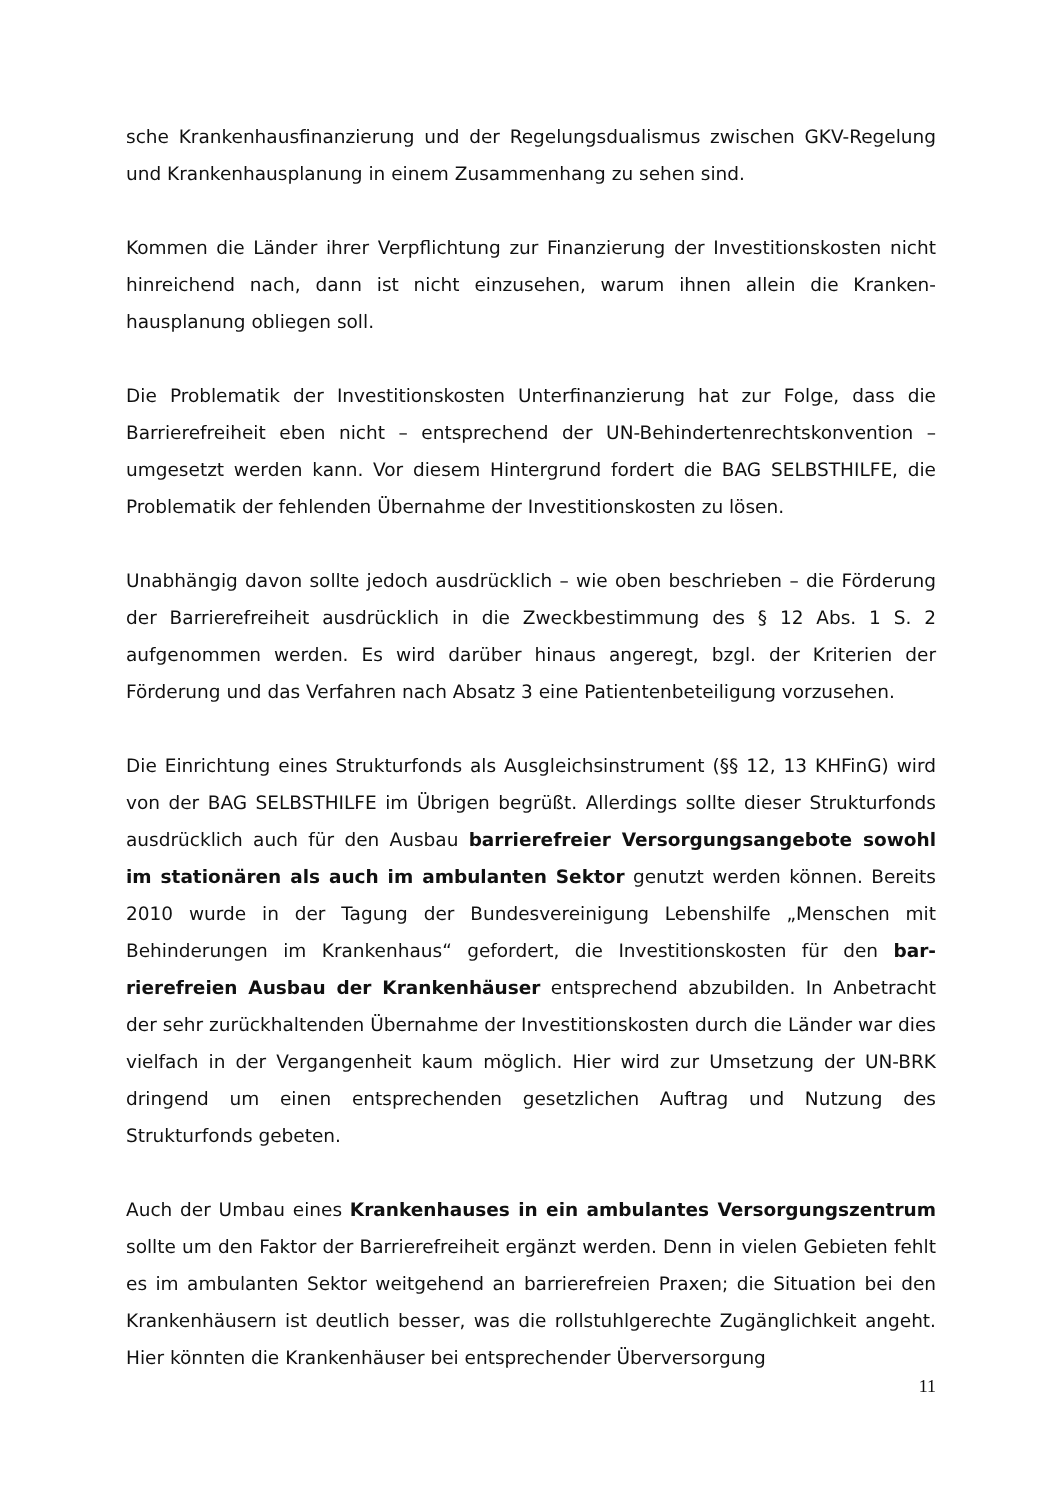sche Krankenhausfinanzierung und der Regelungsdualismus zwischen GKV-Regelung und Krankenhausplanung in einem Zusammenhang zu sehen sind.
Kommen die Länder ihrer Verpflichtung zur Finanzierung der Investitionskosten nicht hinreichend nach, dann ist nicht einzusehen, warum ihnen allein die Kranken­hausplanung obliegen soll.
Die Problematik der Investitionskosten Unterfinanzierung hat zur Folge, dass die Barrierefreiheit eben nicht – entsprechend der UN-Behindertenrechtskonvention – umgesetzt werden kann. Vor diesem Hintergrund fordert die BAG SELBSTHILFE, die Problematik der fehlenden Übernahme der Investitionskosten zu lösen.
Unabhängig davon sollte jedoch ausdrücklich – wie oben beschrieben – die Förde­rung der Barrierefreiheit ausdrücklich in die Zweckbestimmung des § 12 Abs. 1 S. 2 aufgenommen werden. Es wird darüber hinaus angeregt, bzgl. der Kriterien der Förderung und das Verfahren nach Absatz 3 eine Patientenbeteiligung vorzusehen.
Die Einrichtung eines Strukturfonds als Ausgleichsinstrument (§§ 12, 13 KHFinG) wird von der BAG SELBSTHILFE im Übrigen begrüßt. Allerdings sollte dieser Struk­turfonds ausdrücklich auch für den Ausbau barrierefreier Versorgungsangebote sowohl im stationären als auch im ambulanten Sektor genutzt werden können. Bereits 2010 wurde in der Tagung der Bundesvereinigung Lebenshilfe „Menschen mit Behinderungen im Krankenhaus“ gefordert, die Investitionskosten für den bar­rierefreien Ausbau der Krankenhäuser entsprechend abzubilden. In Anbetracht der sehr zurückhaltenden Übernahme der Investitionskosten durch die Länder war dies vielfach in der Vergangenheit kaum möglich. Hier wird zur Umsetzung der UN-BRK dringend um einen entsprechenden gesetzlichen Auftrag und Nutzung des Strukturfonds gebeten.
Auch der Umbau eines Krankenhauses in ein ambulantes Versorgungszentrum sollte um den Faktor der Barrierefreiheit ergänzt werden. Denn in vielen Gebieten fehlt es im ambulanten Sektor weitgehend an barrierefreien Praxen; die Situation bei den Krankenhäusern ist deutlich besser, was die rollstuhlgerechte Zugänglich­keit angeht. Hier könnten die Krankenhäuser bei entsprechender Überversorgung
11